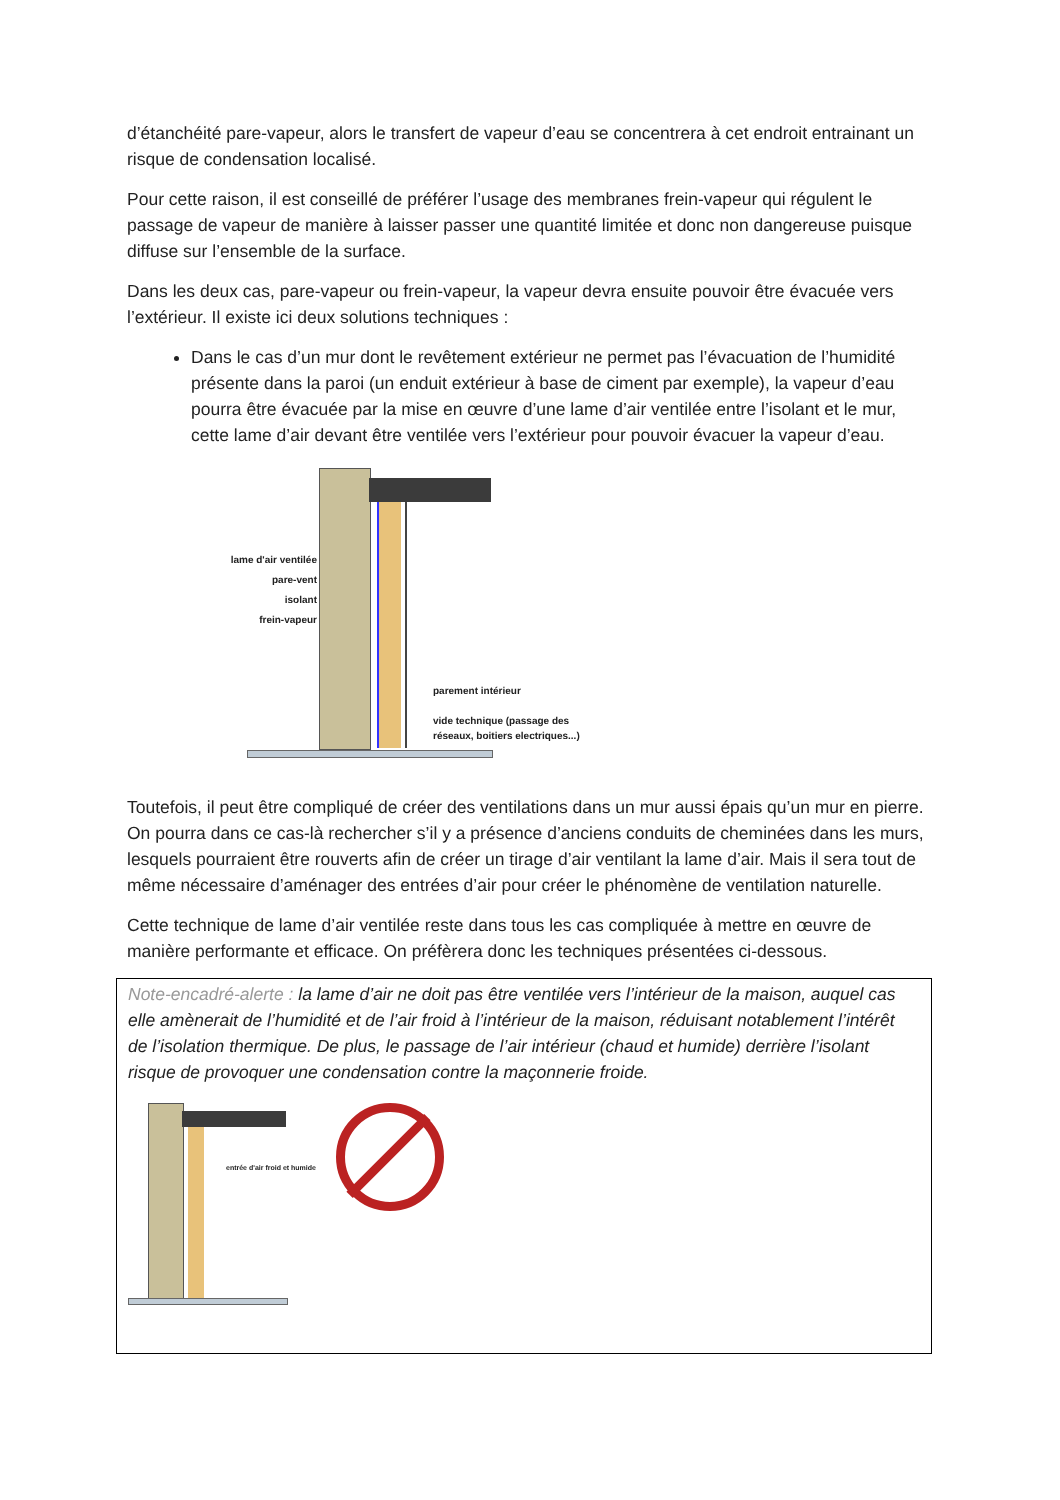d’étanchéité pare-vapeur, alors le transfert de vapeur d’eau se concentrera à cet endroit entrainant un risque de condensation localisé.
Pour cette raison, il est conseillé de préférer l’usage des membranes frein-vapeur qui régulent le passage de vapeur de manière à laisser passer une quantité limitée et donc non dangereuse puisque diffuse sur l’ensemble de la surface.
Dans les deux cas, pare-vapeur ou frein-vapeur, la vapeur devra ensuite pouvoir être évacuée vers l’extérieur. Il existe ici deux solutions techniques :
Dans le cas d’un mur dont le revêtement extérieur ne permet pas l’évacuation de l’humidité présente dans la paroi (un enduit extérieur à base de ciment par exemple), la vapeur d’eau pourra être évacuée par la mise en œuvre d’une lame d’air ventilée entre l’isolant et le mur, cette lame d’air devant être ventilée vers l’extérieur pour pouvoir évacuer la vapeur d’eau.
lame d'air ventilée
pare-vent
isolant
frein-vapeur
parement intérieur
vide technique (passage des
réseaux, boitiers electriques...)
Toutefois, il peut être compliqué de créer des ventilations dans un mur aussi épais qu’un mur en pierre. On pourra dans ce cas-là rechercher s’il y a présence d’anciens conduits de cheminées dans les murs, lesquels pourraient être rouverts afin de créer un tirage d’air ventilant la lame d’air. Mais il sera tout de même nécessaire d’aménager des entrées d’air pour créer le phénomène de ventilation naturelle.
Cette technique de lame d’air ventilée reste dans tous les cas compliquée à mettre en œuvre de manière performante et efficace. On préfèrera donc les techniques présentées ci-dessous.
Note-encadré-alerte : la lame d’air ne doit pas être ventilée vers l’intérieur de la maison, auquel cas elle amènerait de l’humidité et de l’air froid à l’intérieur de la maison, réduisant notablement l’intérêt de l’isolation thermique. De plus, le passage de l’air intérieur (chaud et humide) derrière l’isolant risque de provoquer une condensation contre la maçonnerie froide.
entrée d'air froid et humide